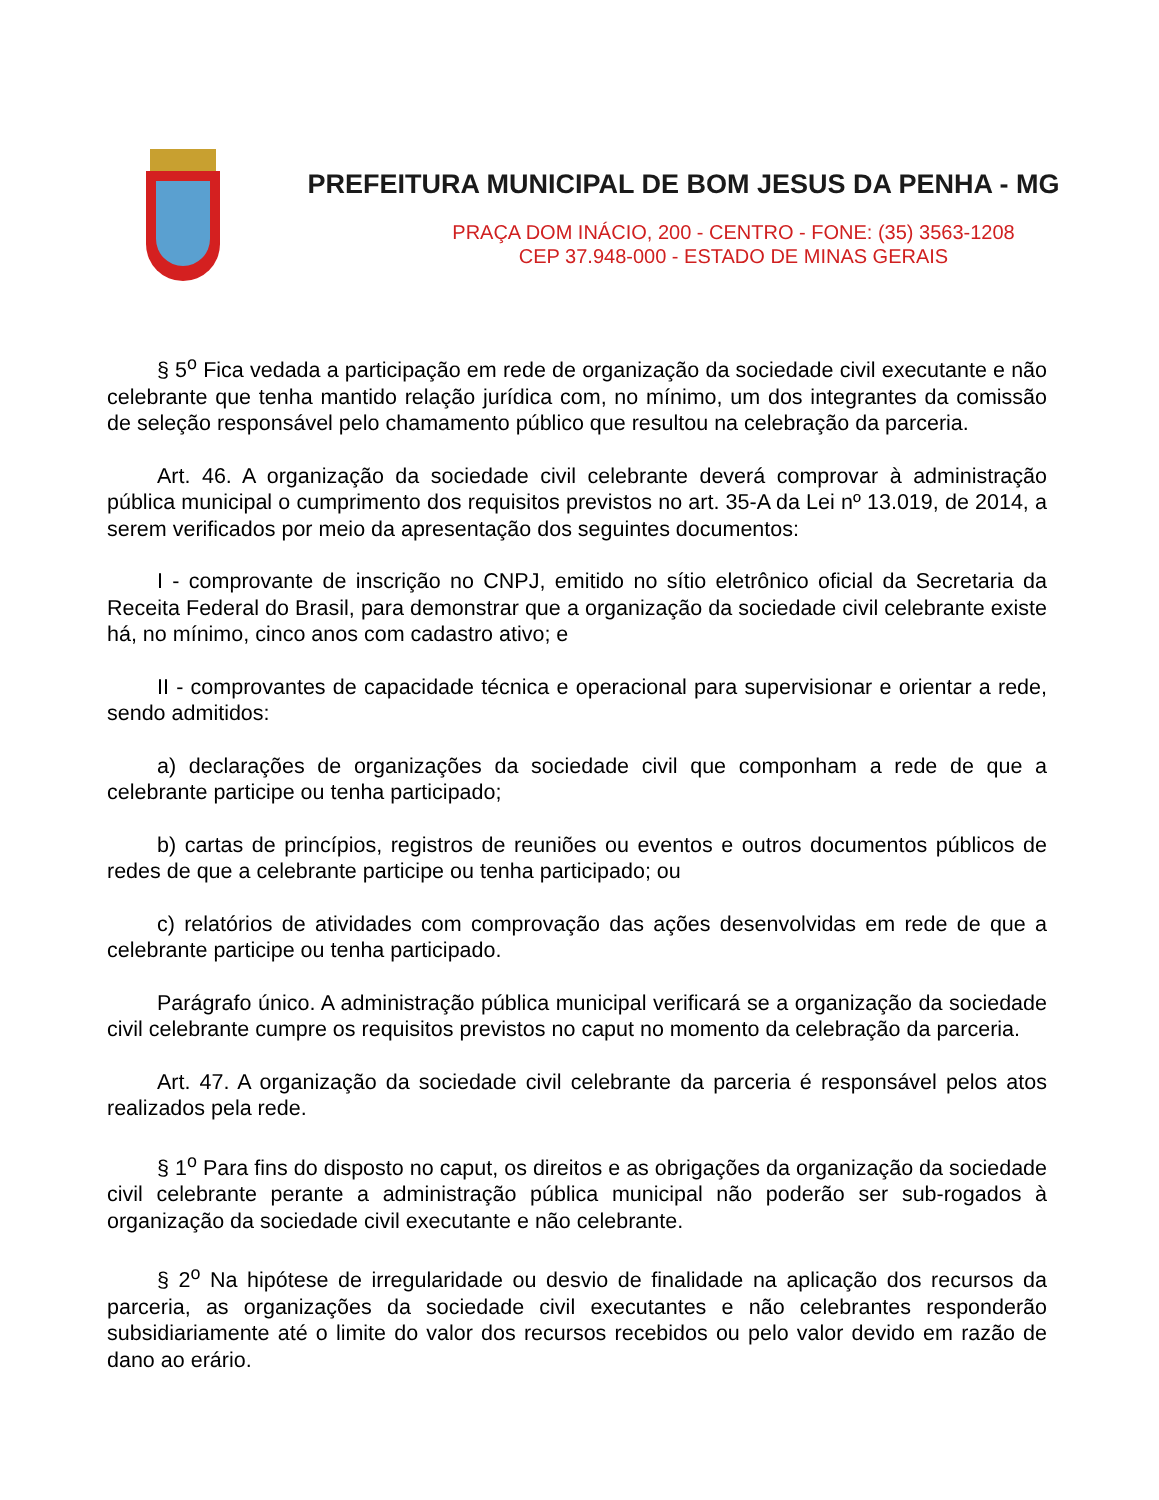PREFEITURA MUNICIPAL DE BOM JESUS DA PENHA - MG
PRAÇA DOM INÁCIO, 200 - CENTRO - FONE: (35) 3563-1208
CEP 37.948-000 - ESTADO DE MINAS GERAIS
§ 5<sup>o</sup> Fica vedada a participação em rede de organização da sociedade civil executante e não celebrante que tenha mantido relação jurídica com, no mínimo, um dos integrantes da comissão de seleção responsável pelo chamamento público que resultou na celebração da parceria.
Art. 46. A organização da sociedade civil celebrante deverá comprovar à administração pública municipal o cumprimento dos requisitos previstos no art. 35-A da Lei nº 13.019, de 2014, a serem verificados por meio da apresentação dos seguintes documentos:
I - comprovante de inscrição no CNPJ, emitido no sítio eletrônico oficial da Secretaria da Receita Federal do Brasil, para demonstrar que a organização da sociedade civil celebrante existe há, no mínimo, cinco anos com cadastro ativo; e
II - comprovantes de capacidade técnica e operacional para supervisionar e orientar a rede, sendo admitidos:
a) declarações de organizações da sociedade civil que componham a rede de que a celebrante participe ou tenha participado;
b) cartas de princípios, registros de reuniões ou eventos e outros documentos públicos de redes de que a celebrante participe ou tenha participado; ou
c) relatórios de atividades com comprovação das ações desenvolvidas em rede de que a celebrante participe ou tenha participado.
Parágrafo único. A administração pública municipal verificará se a organização da sociedade civil celebrante cumpre os requisitos previstos no caput no momento da celebração da parceria.
Art. 47. A organização da sociedade civil celebrante da parceria é responsável pelos atos realizados pela rede.
§ 1<sup>o</sup> Para fins do disposto no caput, os direitos e as obrigações da organização da sociedade civil celebrante perante a administração pública municipal não poderão ser sub-rogados à organização da sociedade civil executante e não celebrante.
§ 2<sup>o</sup> Na hipótese de irregularidade ou desvio de finalidade na aplicação dos recursos da parceria, as organizações da sociedade civil executantes e não celebrantes responderão subsidiariamente até o limite do valor dos recursos recebidos ou pelo valor devido em razão de dano ao erário.